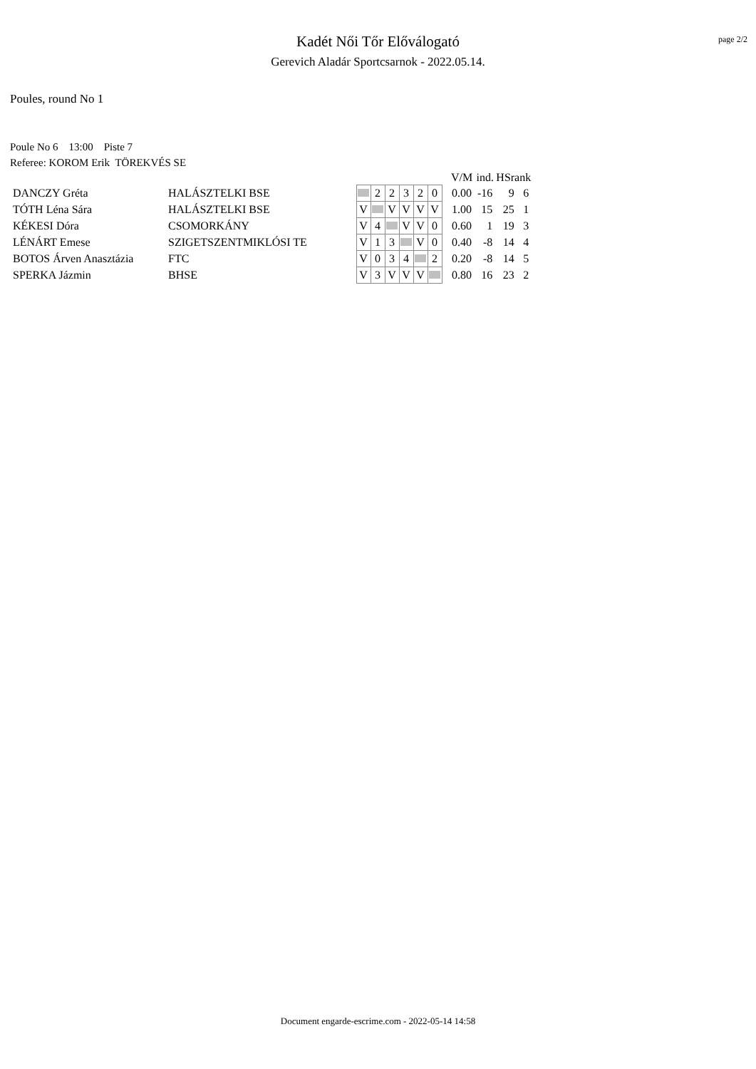page 2/2
Kadét Női Tőr Előválogató
Gerevich Aladár Sportcsarnok - 2022.05.14.
Poules, round No 1
Poule No 6 13:00 Piste 7
Referee: KOROM Erik TÖREKVÉS SE
| | | | | | | | | | | V/M | ind. | HSrank | |
| --- | --- | --- | --- | --- | --- | --- | --- | --- | --- | --- | --- | --- | --- |
| DANCZY Gréta | HALÁSZTELKI BSE | | | 2 | 2 | 3 | 2 | 0 | | 0.00 | -16 | 9 | 6 |
| TÓTH Léna Sára | HALÁSZTELKI BSE | | V | | V | V | V | V | | 1.00 | 15 | 25 | 1 |
| KÉKESI Dóra | CSOMORKÁNY | | V | 4 | | V | V | 0 | | 0.60 | 1 | 19 | 3 |
| LÉNÁRT Emese | SZIGETSZENTMIKLÓSI TE | | V | 1 | 3 | | V | 0 | | 0.40 | -8 | 14 | 4 |
| BOTOS Árven Anasztázia | FTC | | V | 0 | 3 | 4 | | 2 | | 0.20 | -8 | 14 | 5 |
| SPERKA Jázmin | BHSE | | V | 3 | V | V | V | | | 0.80 | 16 | 23 | 2 |
Document engarde-escrime.com - 2022-05-14 14:58